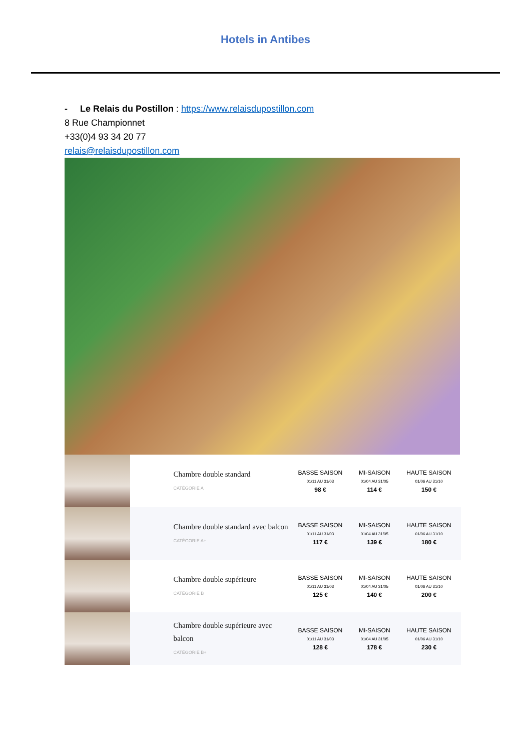Hotels in Antibes
- Le Relais du Postillon : https://www.relaisdupostillon.com
8 Rue Championnet
+33(0)4 93 34 20 77
relais@relaisdupostillon.com
| | Chambre double standard CATÉGORIE A | BASSE SAISON 01/11 AU 31/03 98 € | MI-SAISON 01/04 AU 31/05 114 € | HAUTE SAISON 01/06 AU 31/10 150 € |
| | Chambre double standard avec balcon CATÉGORIE A+ | BASSE SAISON 01/11 AU 31/03 117 € | MI-SAISON 01/04 AU 31/05 139 € | HAUTE SAISON 01/06 AU 31/10 180 € |
| | Chambre double supérieure CATÉGORIE B | BASSE SAISON 01/11 AU 31/03 125 € | MI-SAISON 01/04 AU 31/05 140 € | HAUTE SAISON 01/06 AU 31/10 200 € |
| | Chambre double supérieure avec balcon CATÉGORIE B+ | BASSE SAISON 01/11 AU 31/03 128 € | MI-SAISON 01/04 AU 31/05 178 € | HAUTE SAISON 01/06 AU 31/10 230 € |